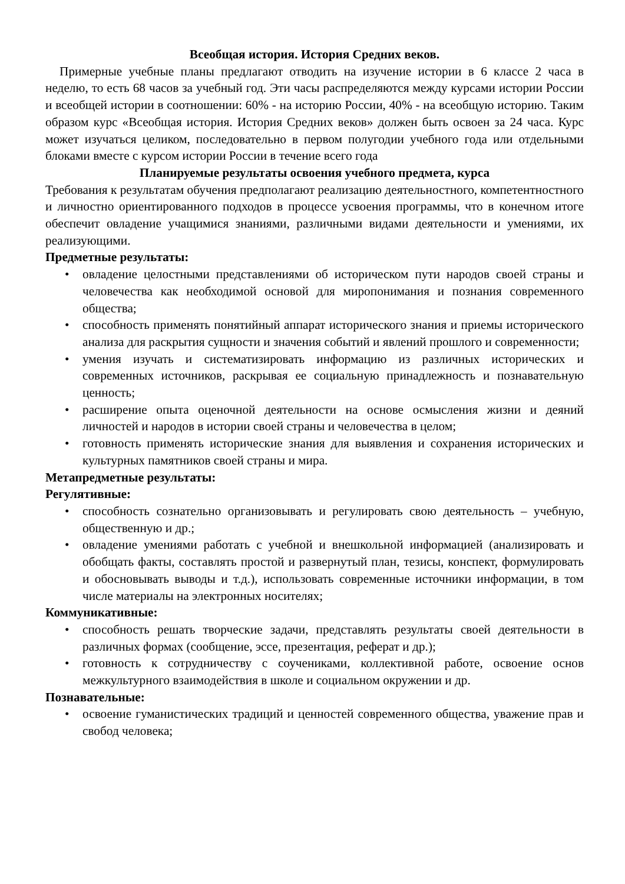Всеобщая история. История Средних веков.
Примерные учебные планы предлагают отводить на изучение истории в 6 классе 2 часа в неделю, то есть 68 часов за учебный год. Эти часы распределяются между курсами истории России и всеобщей истории в соотношении: 60% - на историю России, 40% - на всеобщую историю. Таким образом курс «Всеобщая история. История Средних веков» должен быть освоен за 24 часа. Курс может изучаться целиком, последовательно в первом полугодии учебного года или отдельными блоками вместе с курсом истории России в течение всего года
Планируемые результаты освоения учебного предмета, курса
Требования к результатам обучения предполагают реализацию деятельностного, компетентностного и личностно ориентированного подходов в процессе усвоения программы, что в конечном итоге обеспечит овладение учащимися знаниями, различными видами деятельности и умениями, их реализующими.
Предметные результаты:
• овладение целостными представлениями об историческом пути народов своей страны и человечества как необходимой основой для миропонимания и познания современного общества;
• способность применять понятийный аппарат исторического знания и приемы исторического анализа для раскрытия сущности и значения событий и явлений прошлого и современности;
• умения изучать и систематизировать информацию из различных исторических и современных источников, раскрывая ее социальную принадлежность и познавательную ценность;
• расширение опыта оценочной деятельности на основе осмысления жизни и деяний личностей и народов в истории своей страны и человечества в целом;
• готовность применять исторические знания для выявления и сохранения исторических и культурных памятников своей страны и мира.
Метапредметные результаты:
Регулятивные:
• способность сознательно организовывать и регулировать свою деятельность – учебную, общественную и др.;
• овладение умениями работать с учебной и внешкольной информацией (анализировать и обобщать факты, составлять простой и развернутый план, тезисы, конспект, формулировать и обосновывать выводы и т.д.), использовать современные источники информации, в том числе материалы на электронных носителях;
Коммуникативные:
• способность решать творческие задачи, представлять результаты своей деятельности в различных формах (сообщение, эссе, презентация, реферат и др.);
• готовность к сотрудничеству с соучениками, коллективной работе, освоение основ межкультурного взаимодействия в школе и социальном окружении и др.
Познавательные:
• освоение гуманистических традиций и ценностей современного общества, уважение прав и свобод человека;